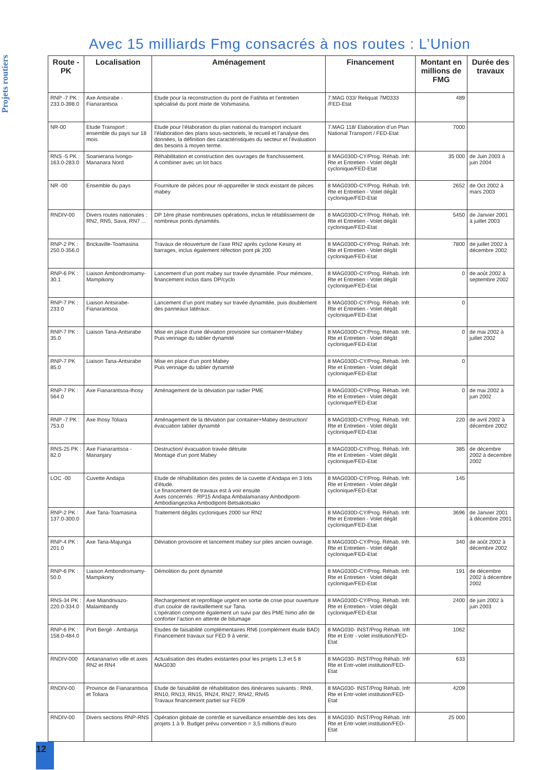Projets routiers
Avec 15 milliards Fmg consacrés à nos routes : L’Union
| Route - PK | Localisation | Aménagement | Financement | Montant en millions de FMG | Durée des travaux |
| --- | --- | --- | --- | --- | --- |
| RNP -7 PK : 233.0-398.0 | Axe Antsirabe - Fianarantsoa | Etude pour la reconstruction du pont de Fatihita et l’entretien spécialisé du pont mixte de Vohimasina. | 7.MAG 033/ Reliquat 7M0333 /FED-Etat | 489 | |
| NR-00 | Etude Transport : ensemble du pays sur 18 mois | Etude pour l’élaboration du plan national du transport incluant l’élaboration des plans sous-sectoriels, le recueil et l’analyse des données, la définition des caractéristiques du secteur et l’évaluation des besoins à moyen terme. | 7.MAG 118/ Elaboration d’un Plan National Transport / FED-Etat | 7000 | |
| RNS -5 PK : 163.0-283.0 | Soanierana Ivongo-Mananara Nord | Réhabilitation et construction des ouvrages de franchissement. A combiner avec un lot bacs | 8 MAG030D-CY/Prog. Réhab. Infr. Rte et Entretien - Volet dégât cyclonique/FED-Etat | 35 000 | de Juin 2003 à juin 2004 |
| NR -00 | Ensemble du pays | Fourniture de pièces pour ré-appareiller le stock existant de pièces mabey | 8 MAG030D-CY/Prog. Réhab. Infr. Rte et Entretien - Volet dégât cyclonique/FED-Etat | 2652 | de Oct 2002 à mars 2003 |
| RNDIV-00 | Divers routes nationales : RN2, RN5, Sava, RN7 ... | DP 1ère phase nombreuses opérations, inclus le rétablissement de nombreux ponts dynamités. | 8 MAG030D-CY/Prog. Réhab. Infr. Rte et Entretien - Volet dégât cyclonique/FED-Etat | 5450 | de Janvier 2001 à juillet 2003 |
| RNP-2 PK : 250.0-356.0 | Brickaville-Toamasina | Travaux de réouverture de l’axe RN2 après cyclone Kesiny et barrages, inclus également réfection pont pk 200 | 8 MAG030D-CY/Prog. Réhab. Infr. Rte et Entretien - Volet dégât cyclonique/FED-Etat | 7800 | de juillet 2002 à décembre 2002 |
| RNP-6 PK : 30.1 | Liaison Ambondromamy-Mampikony | Lancement d’un pont mabey sur travée dynamitée. Pour mémoire, financement inclus dans DP/cyclo | 8 MAG030D-CY/Prog. Réhab. Infr. Rte et Entretien - Volet dégât cyclonique/FED-Etat | 0 | de août 2002 à septembre 2002 |
| RNP-7 PK : 233.0 | Liaison Antsirabe-Fianarantsoa | Lancement d’un pont mabey sur travée dynamitée, puis doublement des panneaux latéraux. | 8 MAG030D-CY/Prog. Réhab. Infr. Rte et Entretien - Volet dégât cyclonique/FED-Etat | 0 | |
| RNP-7 PK : 35.0 | Liaison Tana-Antsirabe | Mise en place d’une déviation provisoire sur container+Mabey Puis verinage du tablier dynamité | 8 MAG030D-CY/Prog. Réhab. Infr. Rte et Entretien - Volet dégât cyclonique/FED-Etat | 0 | de mai 2002 à juillet 2002 |
| RNP-7 PK 85.0 | Liaison Tana-Antsirabe | Mise en place d’un pont Mabey Puis verinage du tablier dynamité | 8 MAG030D-CY/Prog. Réhab. Infr. Rte et Entretien - Volet dégât cyclonique/FED-Etat | 0 | |
| RNP-7 PK : 564.0 | Axe Fianarantsoa-Ihosy | Aménagement de la déviation par radier PME | 8 MAG030D-CY/Prog. Réhab. Infr. Rte et Entretien - Volet dégât cyclonique/FED-Etat | 0 | de mai 2002 à juin 2002 |
| RNP -7 PK : 753.0 | Axe Ihosy Toliara | Aménagement de la déviation par container+Mabey destruction/évacuation tablier dynamité | 8 MAG030D-CY/Prog. Réhab. Infr. Rte et Entretien - Volet dégât cyclonique/FED-Etat | 220 | de avril 2002 à décembre 2002 |
| RNS-25 PK : 82.0 | Axe Fianarantsoa - Mananjary | Destruction/ évacuation travée détruite Montage d’un pont Mabey | 8 MAG030D-CY/Prog. Réhab. Infr. Rte et Entretien - Volet dégât cyclonique/FED-Etat | 385 | de décembre 2002 à decembre 2002 |
| LOC -00 | Cuvette Andapa | Etude de réhabilitation des pistes de la cuvette d’Andapa en 3 lots d’étude. Le financement de travaux est à voir ensuite Axes concernés : RP15 Andapa Ambalamanasy Ambodipont-Ambodiangezoka Ambodipont-Betsakotsako | 8 MAG030D-CY/Prog. Réhab. Infr. Rte et Entretien - Volet dégât cyclonique/FED-Etat | 145 | |
| RNP-2 PK : 137.0-300.0 | Axe Tana-Toamasina | Traitement dégâts cycloniques 2000 sur RN2 | 8 MAG030D-CY/Prog. Réhab. Infr. Rte et Entretien - Volet dégât cyclonique/FED-Etat | 3696 | de Janvier 2001 à décembre 2001 |
| RNP-4 PK : 201.0 | Axe Tana-Majunga | Déviation provisoire et lancement mabey sur piles ancien ouvrage. | 8 MAG030D-CY/Prog. Réhab. Infr. Rte et Entretien - Volet dégât cyclonique/FED-Etat | 340 | de août 2002 à décembre 2002 |
| RNP-6 PK : 50.0 | Liaison Ambondromamy-Mampikony | Démolition du pont dynamité | 8 MAG030D-CY/Prog. Réhab. Infr. Rte et Entretien - Volet dégât cyclonique/FED-Etat | 191 | de décembre 2002 à décembre 2002 |
| RNS-34 PK : 220.0-334.0 | Axe Miandrivazo-Malaimbandy | Rechargement et reprofilage urgent en sortie de crise pour ouverture d’un couloir de ravitaillement sur Tana. L’opération comporte également un suivi par des PME himo afin de conforter l’action en attente de bitumage | 8 MAG030D-CY/Prog. Réhab. Infr. Rte et Entretien - Volet dégât cyclonique/FED-Etat | 2400 | de juin 2002 à juin 2003 |
| RNP-6 PK : 158.0-484.0 | Port Bergé - Ambanja | Etudes de faisabilité complémentaires RN6 (complément étude BAD) Financement travaux sur FED 9 à venir. | 8 MAG030- INST/Prog Réhab. Infr Rte et Entr - volet institution/FED-Etat | 1062 | |
| RNDIV-000 | Antananarivo ville et axes RN2 et RN4 | Actualisation des études existantes pour les projets 1,3 et 5 8 MAG030 | 8 MAG030- INST/Prog Réhab. Infr Rte et Entr-volet institution/FED-Etat | 633 | |
| RNDIV-00 | Province de Fianarantsoa et Toliara | Etude de faisabilité de réhabilitation des itinéraires suivants : RN9, RN10, RN13, RN15, RN24, RN27, RN42, RN45 Travaux financement partiel sur FED9 | 8 MAG030- INST/Prog Réhab. Infr Rte et Entr-volet institution/FED-Etat | 4209 | |
| RNDIV-00 | Divers sections RNP-RNS | Opération globale de contrôle et surveillance ensemble des lots des projets 1 à 9. Budget prévu convention = 3,5 millions d’euro | 8 MAG030- INST/Prog Réhab. Infr Rte et Entr-volet institution/FED-Etat | 25 000 | |
12